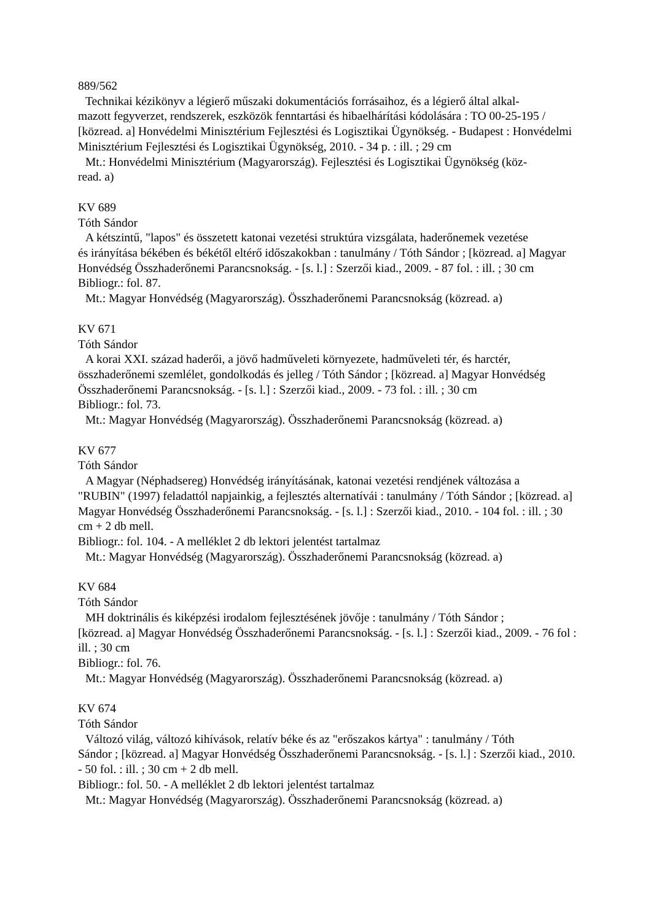889/562
Technikai kézikönyv a légierő műszaki dokumentációs forrásaihoz, és a légierő által alkal-
mazott fegyverzet, rendszerek, eszközök fenntartási és hibaelhárítási kódolására : TO 00-25-195 / [közread. a] Honvédelmi Minisztérium Fejlesztési és Logisztikai Ügynökség. - Budapest : Honvédelmi Minisztérium Fejlesztési és Logisztikai Ügynökség, 2010. - 34 p. : ill. ; 29 cm
Mt.: Honvédelmi Minisztérium (Magyarország). Fejlesztési és Logisztikai Ügynökség (köz-
read. a)
KV 689
Tóth Sándor
A kétszintű, "lapos" és összetett katonai vezetési struktúra vizsgálata, haderőnemek vezetése
és irányítása békében és békétől eltérő időszakokban : tanulmány / Tóth Sándor ; [közread. a] Magyar Honvédség Összhaderőnemi Parancsnokság. - [s. l.] : Szerzői kiad., 2009. - 87 fol. : ill. ; 30 cm
Bibliogr.: fol. 87.
Mt.: Magyar Honvédség (Magyarország). Összhaderőnemi Parancsnokság (közread. a)
KV 671
Tóth Sándor
A korai XXI. század haderői, a jövő hadműveleti környezete, hadműveleti tér, és harctér,
összhaderőnemi szemlélet, gondolkodás és jelleg / Tóth Sándor ; [közread. a] Magyar Honvédség Összhaderőnemi Parancsnokság. - [s. l.] : Szerzői kiad., 2009. - 73 fol. : ill. ; 30 cm
Bibliogr.: fol. 73.
Mt.: Magyar Honvédség (Magyarország). Összhaderőnemi Parancsnokság (közread. a)
KV 677
Tóth Sándor
A Magyar (Néphadsereg) Honvédség irányításának, katonai vezetési rendjének változása a
"RUBIN" (1997) feladattól napjainkig, a fejlesztés alternatívái : tanulmány / Tóth Sándor ; [közread. a] Magyar Honvédség Összhaderőnemi Parancsnokság. - [s. l.] : Szerzői kiad., 2010. - 104 fol. : ill. ; 30 cm + 2 db mell.
Bibliogr.: fol. 104. - A melléklet 2 db lektori jelentést tartalmaz
Mt.: Magyar Honvédség (Magyarország). Összhaderőnemi Parancsnokság (közread. a)
KV 684
Tóth Sándor
MH doktrinális és kiképzési irodalom fejlesztésének jövője : tanulmány / Tóth Sándor ;
[közread. a] Magyar Honvédség Összhaderőnemi Parancsnokság. - [s. l.] : Szerzői kiad., 2009. - 76 fol : ill. ; 30 cm
Bibliogr.: fol. 76.
Mt.: Magyar Honvédség (Magyarország). Összhaderőnemi Parancsnokság (közread. a)
KV 674
Tóth Sándor
Változó világ, változó kihívások, relatív béke és az "erőszakos kártya" : tanulmány / Tóth
Sándor ; [közread. a] Magyar Honvédség Összhaderőnemi Parancsnokság. - [s. l.] : Szerzői kiad., 2010. - 50 fol. : ill. ; 30 cm + 2 db mell.
Bibliogr.: fol. 50. - A melléklet 2 db lektori jelentést tartalmaz
Mt.: Magyar Honvédség (Magyarország). Összhaderőnemi Parancsnokság (közread. a)